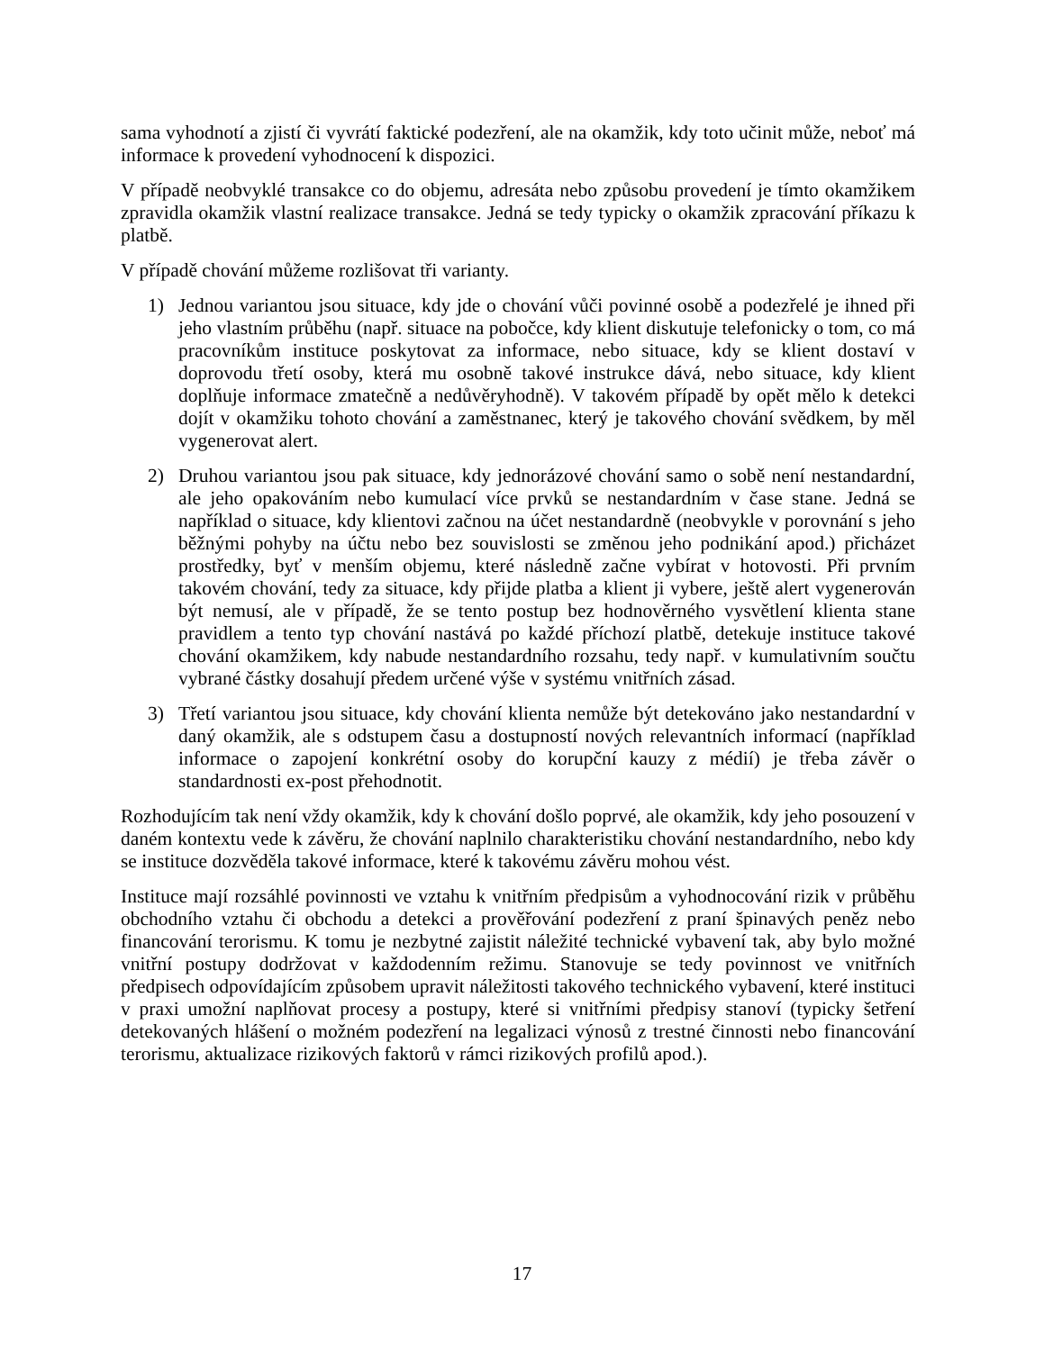sama vyhodnotí a zjistí či vyvrátí faktické podezření, ale na okamžik, kdy toto učinit může, neboť má informace k provedení vyhodnocení k dispozici.
V případě neobvyklé transakce co do objemu, adresáta nebo způsobu provedení je tímto okamžikem zpravidla okamžik vlastní realizace transakce. Jedná se tedy typicky o okamžik zpracování příkazu k platbě.
V případě chování můžeme rozlišovat tři varianty.
1) Jednou variantou jsou situace, kdy jde o chování vůči povinné osobě a podezřelé je ihned při jeho vlastním průběhu (např. situace na pobočce, kdy klient diskutuje telefonicky o tom, co má pracovníkům instituce poskytovat za informace, nebo situace, kdy se klient dostaví v doprovodu třetí osoby, která mu osobně takové instrukce dává, nebo situace, kdy klient doplňuje informace zmatečně a nedůvěryhodně). V takovém případě by opět mělo k detekci dojít v okamžiku tohoto chování a zaměstnanec, který je takového chování svědkem, by měl vygenerovat alert.
2) Druhou variantou jsou pak situace, kdy jednorázové chování samo o sobě není nestandardní, ale jeho opakováním nebo kumulací více prvků se nestandardním v čase stane. Jedná se například o situace, kdy klientovi začnou na účet nestandardně (neobvykle v porovnání s jeho běžnými pohyby na účtu nebo bez souvislosti se změnou jeho podnikání apod.) přicházet prostředky, byť v menším objemu, které následně začne vybírat v hotovosti. Při prvním takovém chování, tedy za situace, kdy přijde platba a klient ji vybere, ještě alert vygenerován být nemusí, ale v případě, že se tento postup bez hodnověrného vysvětlení klienta stane pravidlem a tento typ chování nastává po každé příchozí platbě, detekuje instituce takové chování okamžikem, kdy nabude nestandardního rozsahu, tedy např. v kumulativním součtu vybrané částky dosahují předem určené výše v systému vnitřních zásad.
3) Třetí variantou jsou situace, kdy chování klienta nemůže být detekováno jako nestandardní v daný okamžik, ale s odstupem času a dostupností nových relevantních informací (například informace o zapojení konkrétní osoby do korupční kauzy z médií) je třeba závěr o standardnosti ex-post přehodnotit.
Rozhodujícím tak není vždy okamžik, kdy k chování došlo poprvé, ale okamžik, kdy jeho posouzení v daném kontextu vede k závěru, že chování naplnilo charakteristiku chování nestandardního, nebo kdy se instituce dozvěděla takové informace, které k takovému závěru mohou vést.
Instituce mají rozsáhlé povinnosti ve vztahu k vnitřním předpisům a vyhodnocování rizik v průběhu obchodního vztahu či obchodu a detekci a prověřování podezření z praní špinavých peněz nebo financování terorismu. K tomu je nezbytné zajistit náležité technické vybavení tak, aby bylo možné vnitřní postupy dodržovat v každodenním režimu. Stanovuje se tedy povinnost ve vnitřních předpisech odpovídajícím způsobem upravit náležitosti takového technického vybavení, které instituci v praxi umožní naplňovat procesy a postupy, které si vnitřními předpisy stanoví (typicky šetření detekovaných hlášení o možném podezření na legalizaci výnosů z trestné činnosti nebo financování terorismu, aktualizace rizikových faktorů v rámci rizikových profilů apod.).
17